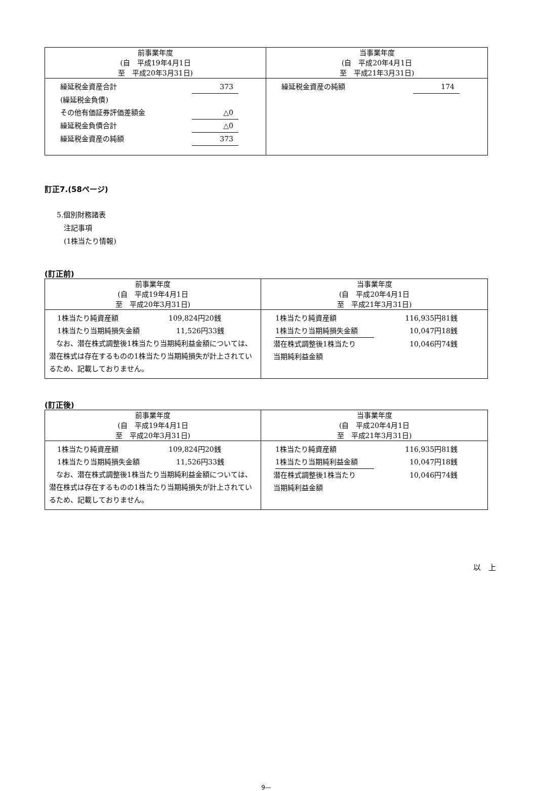| 前事業年度 (自 平成19年4月1日 至 平成20年3月31日) | 当事業年度 (自 平成20年4月1日 至 平成21年3月31日) |
| 繰延税金資産合計 373 (繰延税金負債) その他有価証券評価差額金 △0 繰延税金負債合計 △0 繰延税金資産の純額 373 | 繰延税金資産の純額 174 |
訂正7.(58ページ)
5.個別財務諸表
　注記事項
　(1株当たり情報)
(訂正前)
| 前事業年度 (自 平成19年4月1日 至 平成20年3月31日) | 当事業年度 (自 平成20年4月1日 至 平成21年3月31日) |
| 1株当たり純資産額 109,824円20銭 1株当たり当期純損失金額 11,526円33銭 なお、潜在株式調整後1株当たり当期純利益金額については、潜在株式は存在するものの1株当たり当期純損失が計上されているため、記載しておりません。 | 1株当たり純資産額 116,935円81銭 1株当たり当期純損失金額 10,047円18銭 潜在株式調整後1株当たり 当期純利益金額 10,046円74銭 |
(訂正後)
| 前事業年度 (自 平成19年4月1日 至 平成20年3月31日) | 当事業年度 (自 平成20年4月1日 至 平成21年3月31日) |
| 1株当たり純資産額 109,824円20銭 1株当たり当期純損失金額 11,526円33銭 なお、潜在株式調整後1株当たり当期純利益金額については、潜在株式は存在するものの1株当たり当期純損失が計上されているため、記載しておりません。 | 1株当たり純資産額 116,935円81銭 1株当たり当期純利益金額 10,047円18銭 潜在株式調整後1株当たり 当期純利益金額 10,046円74銭 |
以　上
9—